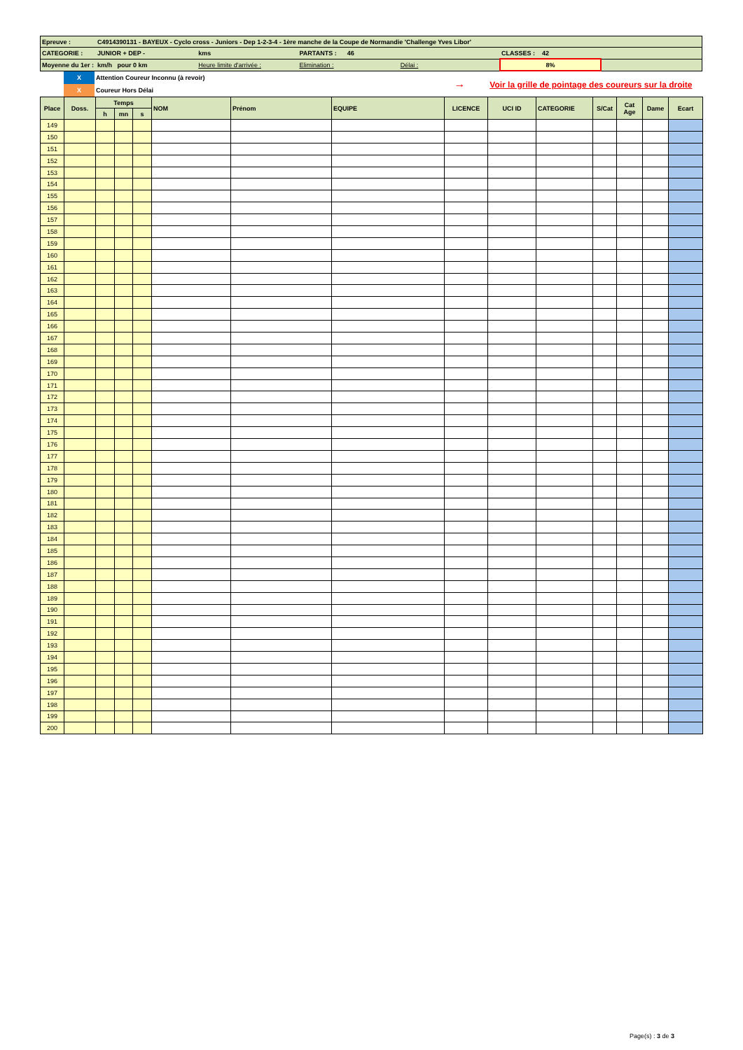| Epreuve : | C4914390131 - BAYEUX - Cyclo cross - Juniors - Dep 1-2-3-4 - 1ère manche de la Coupe de Normandie 'Challenge Yves Libor' | | | | | |
| CATEGORIE : | JUNIOR + DEP - | kms | PARTANTS : 46 | | CLASSES : 42 | |
| Moyenne du 1er : | km/h pour 0 km | Heure limite d'arrivée : | Elimination : | Délai : | 8% | |
| | X | Attention Coureur Inconnu (à revoir) | → Voir la grille de pointage des coureurs sur la droite |
| | X | Coureur Hors Délai | |
| Place | Doss. | Temps | | | NOM | Prénom | EQUIPE | LICENCE | UCI ID | CATEGORIE | S/Cat | Cat Age | Dame | Ecart |
| --- | --- | --- | --- | --- | --- | --- | --- | --- | --- | --- | --- | --- | --- | --- |
| | | h | mn | s | | | | | | | | | | |
| 149 | | | | | | | | | | | | | | |
| 150 | | | | | | | | | | | | | | |
| 151 | | | | | | | | | | | | | | |
| 152 | | | | | | | | | | | | | | |
| 153 | | | | | | | | | | | | | | |
| 154 | | | | | | | | | | | | | | |
| 155 | | | | | | | | | | | | | | |
| 156 | | | | | | | | | | | | | | |
| 157 | | | | | | | | | | | | | | |
| 158 | | | | | | | | | | | | | | |
| 159 | | | | | | | | | | | | | | |
| 160 | | | | | | | | | | | | | | |
| 161 | | | | | | | | | | | | | | |
| 162 | | | | | | | | | | | | | | |
| 163 | | | | | | | | | | | | | | |
| 164 | | | | | | | | | | | | | | |
| 165 | | | | | | | | | | | | | | |
| 166 | | | | | | | | | | | | | | |
| 167 | | | | | | | | | | | | | | |
| 168 | | | | | | | | | | | | | | |
| 169 | | | | | | | | | | | | | | |
| 170 | | | | | | | | | | | | | | |
| 171 | | | | | | | | | | | | | | |
| 172 | | | | | | | | | | | | | | |
| 173 | | | | | | | | | | | | | | |
| 174 | | | | | | | | | | | | | | |
| 175 | | | | | | | | | | | | | | |
| 176 | | | | | | | | | | | | | | |
| 177 | | | | | | | | | | | | | | |
| 178 | | | | | | | | | | | | | | |
| 179 | | | | | | | | | | | | | | |
| 180 | | | | | | | | | | | | | | |
| 181 | | | | | | | | | | | | | | |
| 182 | | | | | | | | | | | | | | |
| 183 | | | | | | | | | | | | | | |
| 184 | | | | | | | | | | | | | | |
| 185 | | | | | | | | | | | | | | |
| 186 | | | | | | | | | | | | | | |
| 187 | | | | | | | | | | | | | | |
| 188 | | | | | | | | | | | | | | |
| 189 | | | | | | | | | | | | | | |
| 190 | | | | | | | | | | | | | | |
| 191 | | | | | | | | | | | | | | |
| 192 | | | | | | | | | | | | | | |
| 193 | | | | | | | | | | | | | | |
| 194 | | | | | | | | | | | | | | |
| 195 | | | | | | | | | | | | | | |
| 196 | | | | | | | | | | | | | | |
| 197 | | | | | | | | | | | | | | |
| 198 | | | | | | | | | | | | | | |
| 199 | | | | | | | | | | | | | | |
| 200 | | | | | | | | | | | | | | |
Page(s) : 3 de 3